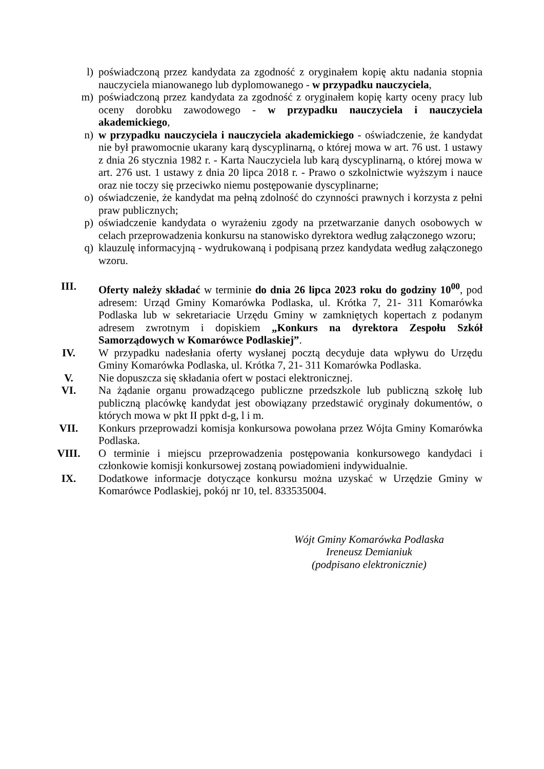l) poświadczoną przez kandydata za zgodność z oryginałem kopię aktu nadania stopnia nauczyciela mianowanego lub dyplomowanego - w przypadku nauczyciela,
m) poświadczoną przez kandydata za zgodność z oryginałem kopię karty oceny pracy lub oceny dorobku zawodowego - w przypadku nauczyciela i nauczyciela akademickiego,
n) w przypadku nauczyciela i nauczyciela akademickiego - oświadczenie, że kandydat nie był prawomocnie ukarany karą dyscyplinarną, o której mowa w art. 76 ust. 1 ustawy z dnia 26 stycznia 1982 r. - Karta Nauczyciela lub karą dyscyplinarną, o której mowa w art. 276 ust. 1 ustawy z dnia 20 lipca 2018 r. - Prawo o szkolnictwie wyższym i nauce oraz nie toczy się przeciwko niemu postępowanie dyscyplinarne;
o) oświadczenie, że kandydat ma pełną zdolność do czynności prawnych i korzysta z pełni praw publicznych;
p) oświadczenie kandydata o wyrażeniu zgody na przetwarzanie danych osobowych w celach przeprowadzenia konkursu na stanowisko dyrektora według załączonego wzoru;
q) klauzulę informacyjną - wydrukowaną i podpisaną przez kandydata według załączonego wzoru.
III. Oferty należy składać w terminie do dnia 26 lipca 2023 roku do godziny 10<sup>00</sup>, pod adresem: Urząd Gminy Komarówka Podlaska, ul. Krótka 7, 21- 311 Komarówka Podlaska lub w sekretariacie Urzędu Gminy w zamkniętych kopertach z podanym adresem zwrotnym i dopiskiem „Konkurs na dyrektora Zespołu Szkół Samorządowych w Komarówce Podlaskiej”.
IV. W przypadku nadesłania oferty wysłanej pocztą decyduje data wpływu do Urzędu Gminy Komarówka Podlaska, ul. Krótka 7, 21- 311 Komarówka Podlaska.
V. Nie dopuszcza się składania ofert w postaci elektronicznej.
VI. Na żądanie organu prowadzącego publiczne przedszkole lub publiczną szkołę lub publiczną placówkę kandydat jest obowiązany przedstawić oryginały dokumentów, o których mowa w pkt II ppkt d-g, l i m.
VII. Konkurs przeprowadzi komisja konkursowa powołana przez Wójta Gminy Komarówka Podlaska.
VIII. O terminie i miejscu przeprowadzenia postępowania konkursowego kandydaci i członkowie komisji konkursowej zostaną powiadomieni indywidualnie.
IX. Dodatkowe informacje dotyczące konkursu można uzyskać w Urzędzie Gminy w Komarówce Podlaskiej, pokój nr 10, tel. 833535004.
Wójt Gminy Komarówka Podlaska
Ireneusz Demianiuk
(podpisano elektronicznie)